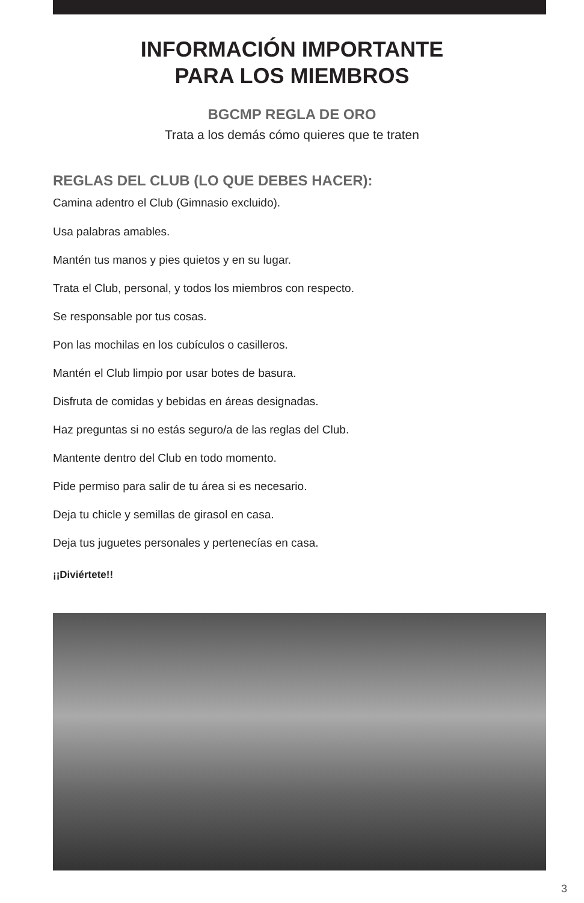INFORMACIÓN IMPORTANTE
PARA LOS MIEMBROS
BGCMP REGLA DE ORO
Trata a los demás cómo quieres que te traten
REGLAS DEL CLUB (LO QUE DEBES HACER):
Camina adentro el Club (Gimnasio excluido).
Usa palabras amables.
Mantén tus manos y pies quietos y en su lugar.
Trata el Club, personal, y todos los miembros con respecto.
Se responsable por tus cosas.
Pon las mochilas en los cubículos o casilleros.
Mantén el Club limpio por usar botes de basura.
Disfruta de comidas y bebidas en áreas designadas.
Haz preguntas si no estás seguro/a de las reglas del Club.
Mantente dentro del Club en todo momento.
Pide permiso para salir de tu área si es necesario.
Deja tu chicle y semillas de girasol en casa.
Deja tus juguetes personales y pertenecías en casa.
¡¡Diviértete!!
3